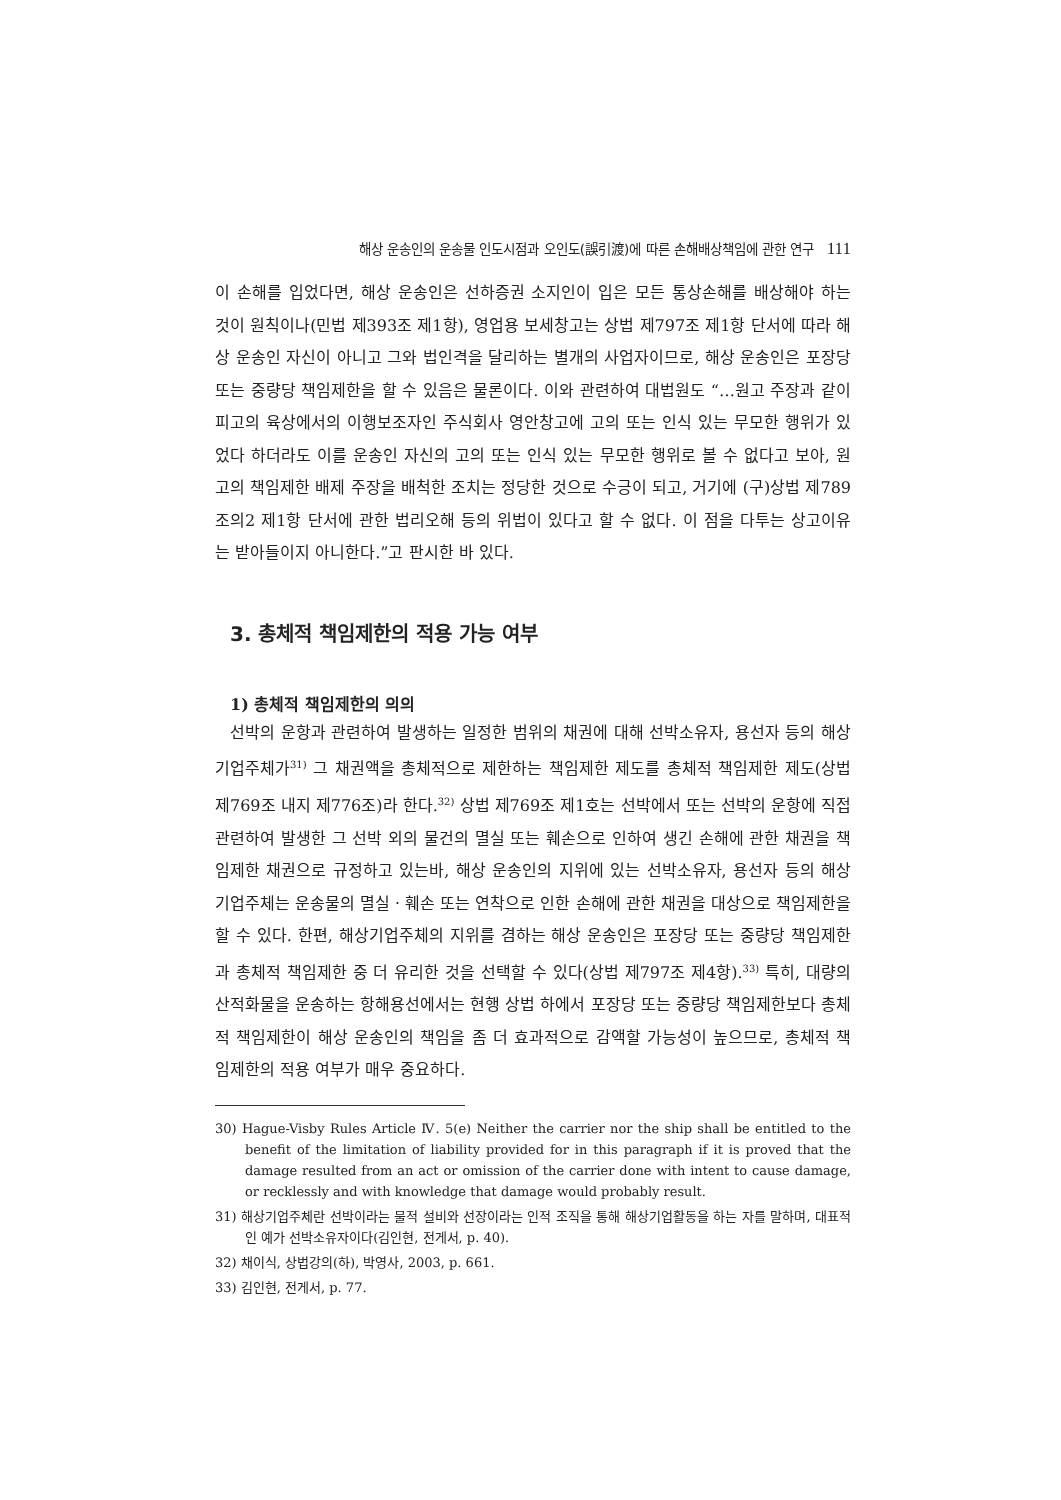해상 운송인의 운송물 인도시점과 오인도(誤引渡)에 따른 손해배상책임에 관한 연구 111
이 손해를 입었다면, 해상 운송인은 선하증권 소지인이 입은 모든 통상손해를 배상해야 하는 것이 원칙이나(민법 제393조 제1항), 영업용 보세창고는 상법 제797조 제1항 단서에 따라 해상 운송인 자신이 아니고 그와 법인격을 달리하는 별개의 사업자이므로, 해상 운송인은 포장당 또는 중량당 책임제한을 할 수 있음은 물론이다. 이와 관련하여 대법원도 “…원고 주장과 같이 피고의 육상에서의 이행보조자인 주식회사 영안창고에 고의 또는 인식 있는 무모한 행위가 있었다 하더라도 이를 운송인 자신의 고의 또는 인식 있는 무모한 행위로 볼 수 없다고 보아, 원고의 책임제한 배제 주장을 배척한 조치는 정당한 것으로 수긍이 되고, 거기에 (구)상법 제789조의2 제1항 단서에 관한 법리오해 등의 위법이 있다고 할 수 없다. 이 점을 다투는 상고이유는 받아들이지 아니한다.”고 판시한 바 있다.
3. 총체적 책임제한의 적용 가능 여부
1) 총체적 책임제한의 의의
선박의 운항과 관련하여 발생하는 일정한 범위의 채권에 대해 선박소유자, 용선자 등의 해상기업주체가<sup>31)</sup> 그 채권액을 총체적으로 제한하는 책임제한 제도를 총체적 책임제한 제도(상법 제769조 내지 제776조)라 한다.<sup>32)</sup> 상법 제769조 제1호는 선박에서 또는 선박의 운항에 직접 관련하여 발생한 그 선박 외의 물건의 멸실 또는 훼손으로 인하여 생긴 손해에 관한 채권을 책임제한 채권으로 규정하고 있는바, 해상 운송인의 지위에 있는 선박소유자, 용선자 등의 해상기업주체는 운송물의 멸실ㆍ훼손 또는 연착으로 인한 손해에 관한 채권을 대상으로 책임제한을 할 수 있다. 한편, 해상기업주체의 지위를 겸하는 해상 운송인은 포장당 또는 중량당 책임제한과 총체적 책임제한 중 더 유리한 것을 선택할 수 있다(상법 제797조 제4항).<sup>33)</sup> 특히, 대량의 산적화물을 운송하는 항해용선에서는 현행 상법 하에서 포장당 또는 중량당 책임제한보다 총체적 책임제한이 해상 운송인의 책임을 좀 더 효과적으로 감액할 가능성이 높으므로, 총체적 책임제한의 적용 여부가 매우 중요하다.
30) Hague-Visby Rules Article Ⅳ. 5(e) Neither the carrier nor the ship shall be entitled to the benefit of the limitation of liability provided for in this paragraph if it is proved that the damage resulted from an act or omission of the carrier done with intent to cause damage, or recklessly and with knowledge that damage would probably result.
31) 해상기업주체란 선박이라는 물적 설비와 선장이라는 인적 조직을 통해 해상기업활동을 하는 자를 말하며, 대표적인 예가 선박소유자이다(김인현, 전게서, p. 40).
32) 채이식, 상법강의(하), 박영사, 2003, p. 661.
33) 김인현, 전게서, p. 77.